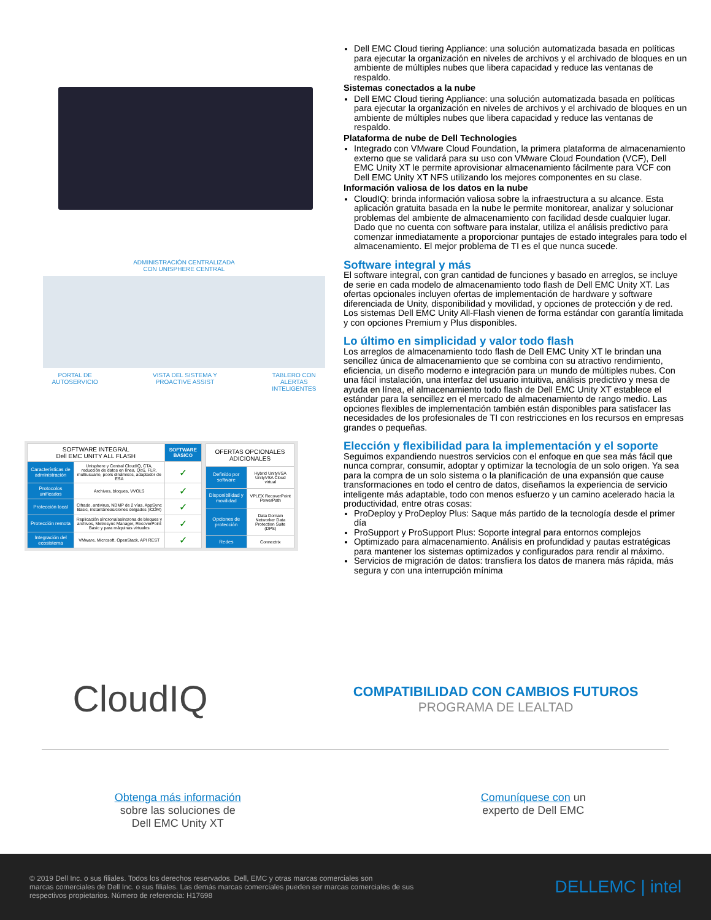ADMINISTRACIÓN CENTRALIZADA
CON UNISPHERE CENTRAL
PORTAL DE
AUTOSERVICIO VISTA DEL SISTEMA Y
PROACTIVE ASSIST TABLERO CON
ALERTAS
INTELIGENTES
| SOFTWARE INTEGRAL Dell EMC UNITY ALL FLASH | | SOFTWARE BÁSICO |
| --- | --- | --- |
| Características de administración | Unisphere y Central CloudIQ, CTA, reducción de datos en línea, QoS, FLR, multiusuario, pools dinámicos, adaptador de ESA | ✓ |
| Protocolos unificados | Archivos, bloques, VVOLS | ✓ |
| Protección local | Cifrado, antivirus, NDMP de 2 vías, AppSync Basic, instantáneas/clones delgados (iCDM) | ✓ |
| Protección remota | Replicación síncrona/asíncrona de bloques y archivos, Metrosync Manager, RecoverPoint Basic y para máquinas virtuales | ✓ |
| Integración del ecosistema | VMware, Microsoft, OpenStack, API REST | ✓ |
| OFERTAS OPCIONALES ADICIONALES | |
| --- | --- |
| Definido por software | Hybrid UnityVSA UnityVSA Cloud virtual |
| Disponibilidad y movilidad | VPLEX RecoverPoint PowerPath |
| Opciones de protección | Data Domain Networker Data Protection Suite (DPS) |
| Redes | Connectrix |
Dell EMC Cloud tiering Appliance: una solución automatizada basada en políticas para ejecutar la organización en niveles de archivos y el archivado de bloques en un ambiente de múltiples nubes que libera capacidad y reduce las ventanas de respaldo.
Sistemas conectados a la nube
Dell EMC Cloud tiering Appliance: una solución automatizada basada en políticas para ejecutar la organización en niveles de archivos y el archivado de bloques en un ambiente de múltiples nubes que libera capacidad y reduce las ventanas de respaldo.
Plataforma de nube de Dell Technologies
Integrado con VMware Cloud Foundation, la primera plataforma de almacenamiento externo que se validará para su uso con VMware Cloud Foundation (VCF), Dell EMC Unity XT le permite aprovisionar almacenamiento fácilmente para VCF con Dell EMC Unity XT NFS utilizando los mejores componentes en su clase.
Información valiosa de los datos en la nube
CloudIQ: brinda información valiosa sobre la infraestructura a su alcance. Esta aplicación gratuita basada en la nube le permite monitorear, analizar y solucionar problemas del ambiente de almacenamiento con facilidad desde cualquier lugar. Dado que no cuenta con software para instalar, utiliza el análisis predictivo para comenzar inmediatamente a proporcionar puntajes de estado integrales para todo el almacenamiento. El mejor problema de TI es el que nunca sucede.
Software integral y más
El software integral, con gran cantidad de funciones y basado en arreglos, se incluye de serie en cada modelo de almacenamiento todo flash de Dell EMC Unity XT. Las ofertas opcionales incluyen ofertas de implementación de hardware y software diferenciada de Unity, disponibilidad y movilidad, y opciones de protección y de red. Los sistemas Dell EMC Unity All-Flash vienen de forma estándar con garantía limitada y con opciones Premium y Plus disponibles.
Lo último en simplicidad y valor todo flash
Los arreglos de almacenamiento todo flash de Dell EMC Unity XT le brindan una sencillez única de almacenamiento que se combina con su atractivo rendimiento, eficiencia, un diseño moderno e integración para un mundo de múltiples nubes. Con una fácil instalación, una interfaz del usuario intuitiva, análisis predictivo y mesa de ayuda en línea, el almacenamiento todo flash de Dell EMC Unity XT establece el estándar para la sencillez en el mercado de almacenamiento de rango medio. Las opciones flexibles de implementación también están disponibles para satisfacer las necesidades de los profesionales de TI con restricciones en los recursos en empresas grandes o pequeñas.
Elección y flexibilidad para la implementación y el soporte
Seguimos expandiendo nuestros servicios con el enfoque en que sea más fácil que nunca comprar, consumir, adoptar y optimizar la tecnología de un solo origen. Ya sea para la compra de un solo sistema o la planificación de una expansión que cause transformaciones en todo el centro de datos, diseñamos la experiencia de servicio inteligente más adaptable, todo con menos esfuerzo y un camino acelerado hacia la productividad, entre otras cosas:
ProDeploy y ProDeploy Plus: Saque más partido de la tecnología desde el primer día
ProSupport y ProSupport Plus: Soporte integral para entornos complejos
Optimizado para almacenamiento. Análisis en profundidad y pautas estratégicas para mantener los sistemas optimizados y configurados para rendir al máximo.
Servicios de migración de datos: transfiera los datos de manera más rápida, más segura y con una interrupción mínima
CloudIQ
COMPATIBILIDAD CON CAMBIOS FUTUROS
PROGRAMA DE LEALTAD
Obtenga más información
sobre las soluciones de
Dell EMC Unity XT
Comuníquese con un
experto de Dell EMC
© 2019 Dell Inc. o sus filiales. Todos los derechos reservados. Dell, EMC y otras marcas comerciales son
marcas comerciales de Dell Inc. o sus filiales. Las demás marcas comerciales pueden ser marcas comerciales de sus
respectivos propietarios. Número de referencia: H17698
DELLEMC | intel